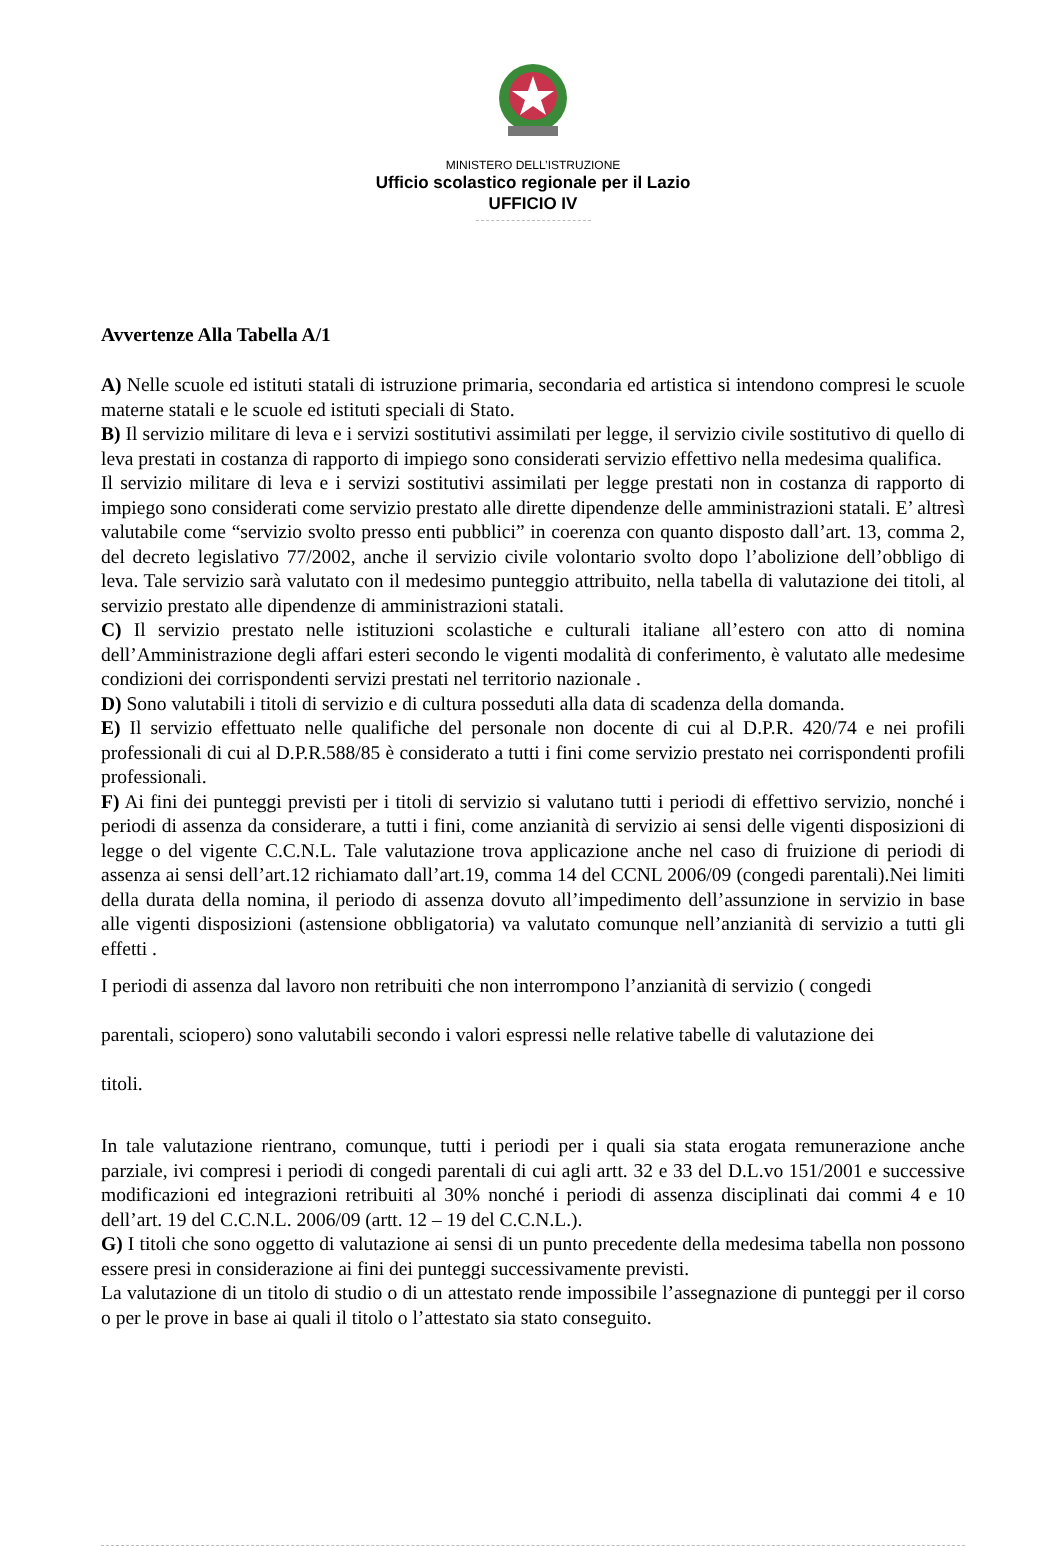MINISTERO DELL’ISTRUZIONE
Ufficio scolastico regionale per il Lazio
UFFICIO IV
Avvertenze Alla Tabella A/1
A) Nelle scuole ed istituti statali di istruzione primaria, secondaria ed artistica si intendono compresi le scuole materne statali e le scuole ed istituti speciali di Stato.
B) Il servizio militare di leva e i servizi sostitutivi assimilati per legge, il servizio civile sostitutivo di quello di leva prestati in costanza di rapporto di impiego sono considerati servizio effettivo nella medesima qualifica.
Il servizio militare di leva e i servizi sostitutivi assimilati per legge prestati non in costanza di rapporto di impiego sono considerati come servizio prestato alle dirette dipendenze delle amministrazioni statali. E’ altresì valutabile come “servizio svolto presso enti pubblici” in coerenza con quanto disposto dall’art. 13, comma 2, del decreto legislativo 77/2002, anche il servizio civile volontario svolto dopo l’abolizione dell’obbligo di leva. Tale servizio sarà valutato con il medesimo punteggio attribuito, nella tabella di valutazione dei titoli, al servizio prestato alle dipendenze di amministrazioni statali.
C) Il servizio prestato nelle istituzioni scolastiche e culturali italiane all’estero con atto di nomina dell’Amministrazione degli affari esteri secondo le vigenti modalità di conferimento, è valutato alle medesime condizioni dei corrispondenti servizi prestati nel territorio nazionale .
D) Sono valutabili i titoli di servizio e di cultura posseduti alla data di scadenza della domanda.
E) Il servizio effettuato nelle qualifiche del personale non docente di cui al D.P.R. 420/74 e nei profili professionali di cui al D.P.R.588/85 è considerato a tutti i fini come servizio prestato nei corrispondenti profili professionali.
F) Ai fini dei punteggi previsti per i titoli di servizio si valutano tutti i periodi di effettivo servizio, nonché i periodi di assenza da considerare, a tutti i fini, come anzianità di servizio ai sensi delle vigenti disposizioni di legge o del vigente C.C.N.L. Tale valutazione trova applicazione anche nel caso di fruizione di periodi di assenza ai sensi dell’art.12 richiamato dall’art.19, comma 14 del CCNL 2006/09 (congedi parentali).Nei limiti della durata della nomina, il periodo di assenza dovuto all’impedimento dell’assunzione in servizio in base alle vigenti disposizioni (astensione obbligatoria) va valutato comunque nell’anzianità di servizio a tutti gli effetti .
I periodi di assenza dal lavoro non retribuiti che non interrompono l’anzianità di servizio ( congedi
parentali, sciopero) sono valutabili secondo i valori espressi nelle relative tabelle di valutazione dei
titoli.
In tale valutazione rientrano, comunque, tutti i periodi per i quali sia stata erogata remunerazione anche parziale, ivi compresi i periodi di congedi parentali di cui agli artt. 32 e 33 del D.L.vo 151/2001 e successive modificazioni ed integrazioni retribuiti al 30% nonché i periodi di assenza disciplinati dai commi 4 e 10 dell’art. 19 del C.C.N.L. 2006/09 (artt. 12 – 19 del C.C.N.L.).
G) I titoli che sono oggetto di valutazione ai sensi di un punto precedente della medesima tabella non possono essere presi in considerazione ai fini dei punteggi successivamente previsti.
La valutazione di un titolo di studio o di un attestato rende impossibile l’assegnazione di punteggi per il corso o per le prove in base ai quali il titolo o l’attestato sia stato conseguito.